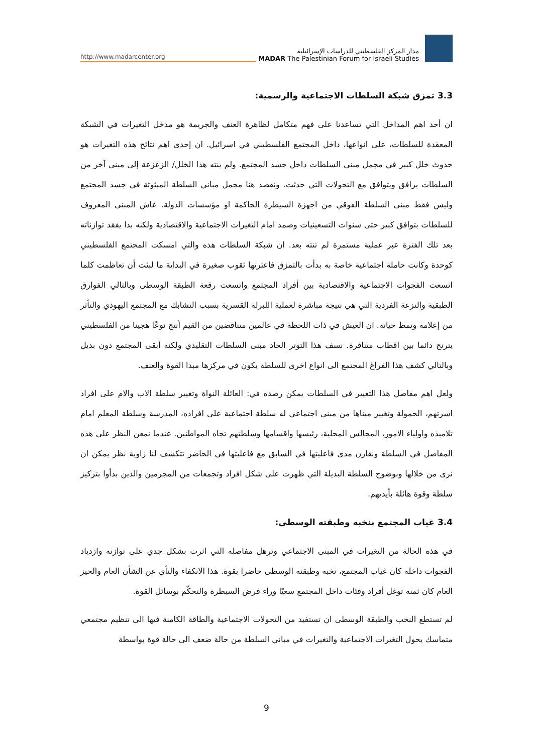http://www.madarcenter.org
مدار المركز الفلسطيني للدراسات الإسرائيلية
MADAR The Palestinian Forum for Israeli Studies
3.3 تمزق شبكة السلطات الاجتماعية والرسمية:
ان أحد اهم المداخل التي تساعدنا على فهم متكامل لظاهرة العنف والجريمة هو مدخل التغيرات في الشبكة المعقدة للسلطات، على انواعها، داخل المجتمع الفلسطيني في اسرائيل. ان إحدى اهم نتائج هذه التغيرات هو حدوث خلل كبير في مجمل مبنى السلطات داخل جسد المجتمع. ولم ينته هذا الخلل/ الزعزعة إلى مبنى آخر من السلطات يرافق ويتوافق مع التحولات التي حدثت. ونقصد هنا مجمل مباني السلطة المبثوثة في جسد المجتمع وليس فقط مبنى السلطة الفوقي من اجهزة السيطرة الحاكمة او مؤسسات الدولة. عاش المبنى المعروف للسلطات بتوافق كبير حتى سنوات التسعينيات وصمد امام التغيرات الاجتماعية والاقتصادية ولكنه بدا يفقد توازناته بعد تلك الفترة عبر عملية مستمرة لم تنته بعد. ان شبكة السلطات هذه والتي امسكت المجتمع الفلسطيني كوحدة وكانت حاملة اجتماعية خاصة به بدأت بالتمزق فاعترتها ثقوب صغيرة في البداية ما لبثت أن تعاظمت كلما اتسعت الفجوات الاجتماعية والاقتصادية بين أفراد المجتمع واتسعت رقعة الطبقة الوسطى وبالتالي الفوارق الطبقية والنزعة الفردية التي هي نتيجة مباشرة لعملية اللبرلة القسرية بسبب التشابك مع المجتمع اليهودي والتأثر من إعلامه ونمط حياته. ان العيش في ذات اللحظة في عالمين متناقضين من القيم أنتج نوعًا هجينا من الفلسطيني يترنح دائما بين اقطاب متنافرة. نسف هذا التوتر الحاد مبنى السلطات التقليدي ولكنه أبقى المجتمع دون بديل وبالتالي كشف هذا الفراغ المجتمع الى انواع اخرى للسلطة يكون في مركزها مبدا القوة والعنف.
ولعل اهم مفاصل هذا التغيير في السلطات يمكن رصده في: العائلة النواة وتغيير سلطة الاب والام على افراد اسرتهم، الحمولة وتغيير مبناها من مبنى اجتماعي له سلطة اجتماعية على افراده، المدرسة وسلطة المعلم امام تلاميذه واولياء الامور، المجالس المحلية، رئيسها واقسامها وسلطتهم تجاه المواطنين. عندما نمعن النظر على هذه المفاصل في السلطة ونقارن مدى فاعليتها في السابق مع فاعليتها في الحاضر تتكشف لنا زاوية نظر يمكن ان نرى من خلالها وبوضوح السلطة البديلة التي ظهرت على شكل افراد وتجمعات من المجرمين والذين بدأوا بتركيز سلطة وقوة هائلة بأيديهم.
3.4 غياب المجتمع بنخبه وطبقته الوسطى:
في هذه الحالة من التغيرات في المبنى الاجتماعي وترهل مفاصله التي اثرت بشكل جدي على توازنه وازدياد الفجوات داخله كان غياب المجتمع، نخبه وطبقته الوسطى حاضرا بقوة. هذا الانكفاء والنأي عن الشأن العام والحيز العام كان ثمنه توغل أفراد وفئات داخل المجتمع سعيًا وراء فرض السيطرة والتحكّم بوسائل القوة.
لم تستطع النخب والطبقة الوسطى ان تستفيد من التحولات الاجتماعية والطاقة الكامنة فيها الى تنظيم مجتمعي متماسك يحول التغيرات الاجتماعية والتغيرات في مباني السلطة من حالة ضعف الى حالة قوة بواسطة
9